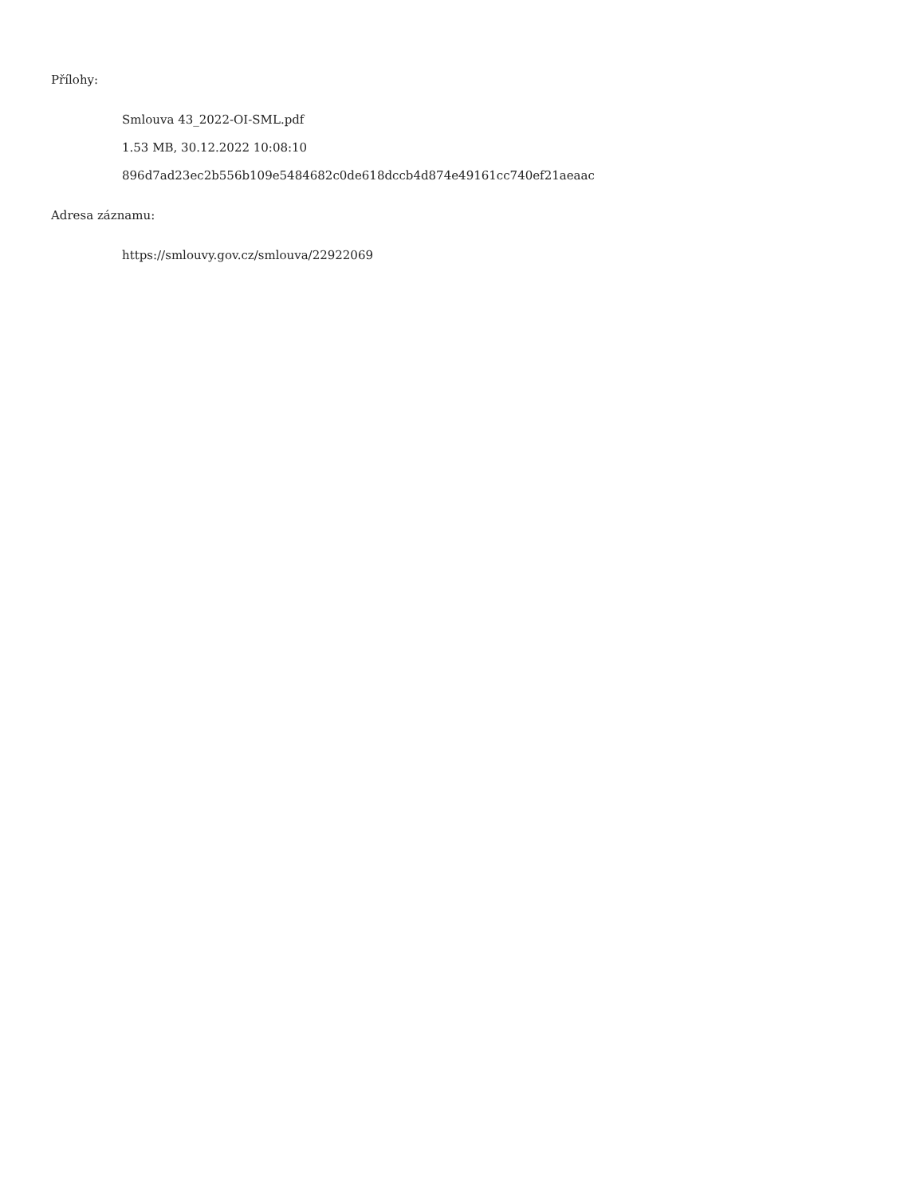Přílohy:
Smlouva 43_2022-OI-SML.pdf
1.53 MB, 30.12.2022 10:08:10
896d7ad23ec2b556b109e5484682c0de618dccb4d874e49161cc740ef21aeaac
Adresa záznamu:
https://smlouvy.gov.cz/smlouva/22922069